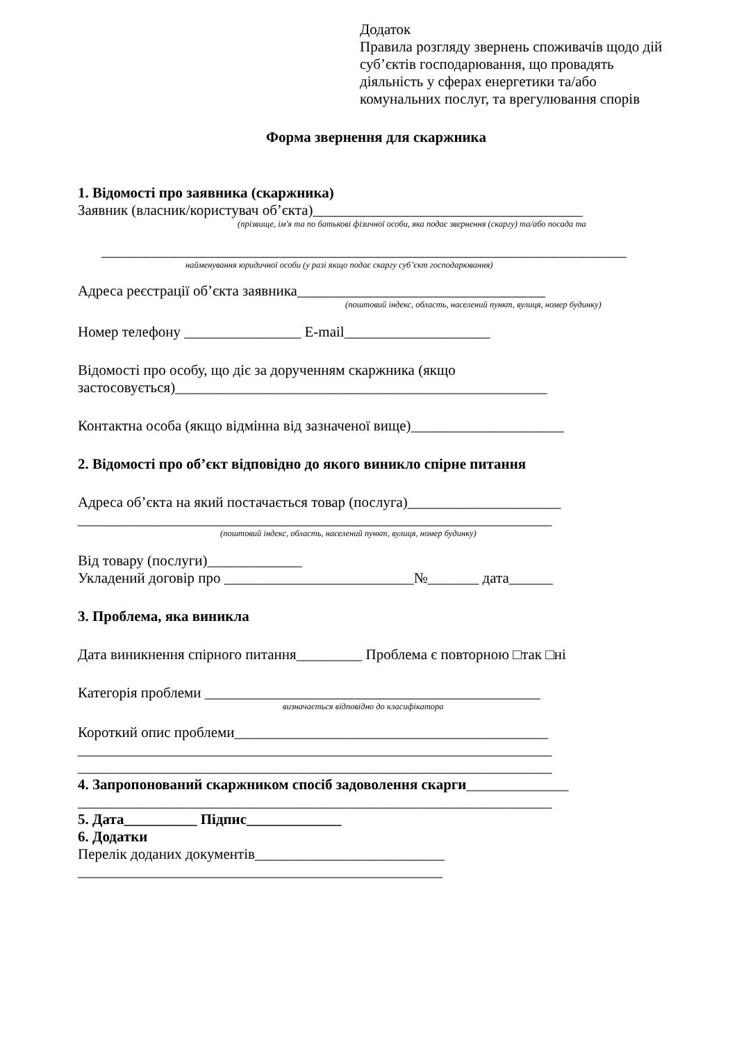Додаток
Правила розгляду звернень споживачів щодо дій суб’єктів господарювання, що провадять діяльність у сферах енергетики та/або комунальних послуг, та врегулювання спорів
Форма звернення для скаржника
1. Відомості про заявника (скаржника)
Заявник (власник/користувач об’єкта)_____________________________________
(прізвище, ім'я та по батькові фізичної особи, яка подає звернення (скаргу) та/або посада та
________________________________________________________________________
найменування юридичної особи (у разі якщо подає скаргу суб’єкт господарювання)
Адреса реєстрації об’єкта заявника__________________________________
(поштовий індекс, область, населений пункт, вулиця, номер будинку)
Номер телефону ________________ E-mail____________________
Відомості про особу, що діє за дорученням скаржника (якщо застосовується)___________________________________________________
Контактна особа (якщо відмінна від зазначеної вище)_____________________
2. Відомості про об’єкт відповідно до якого виникло спірне питання
Адреса об’єкта на який постачається товар (послуга)_____________________
_________________________________________________________________
(поштовий індекс, область, населений пункт, вулиця, номер будинку)
Від товару (послуги)_____________
Укладений договір про __________________________№_______ дата______
3. Проблема, яка виникла
Дата виникнення спірного питання_________ Проблема є повторною □так □ні
Категорія проблеми ______________________________________________
визначається відповідно до класифікатора
Короткий опис проблеми___________________________________________
_________________________________________________________________
_________________________________________________________________
4. Запропонований скаржником спосіб задоволення скарги______________
_________________________________________________________________
5. Дата__________ Підпис_____________
6. Додатки
Перелік доданих документів__________________________
__________________________________________________